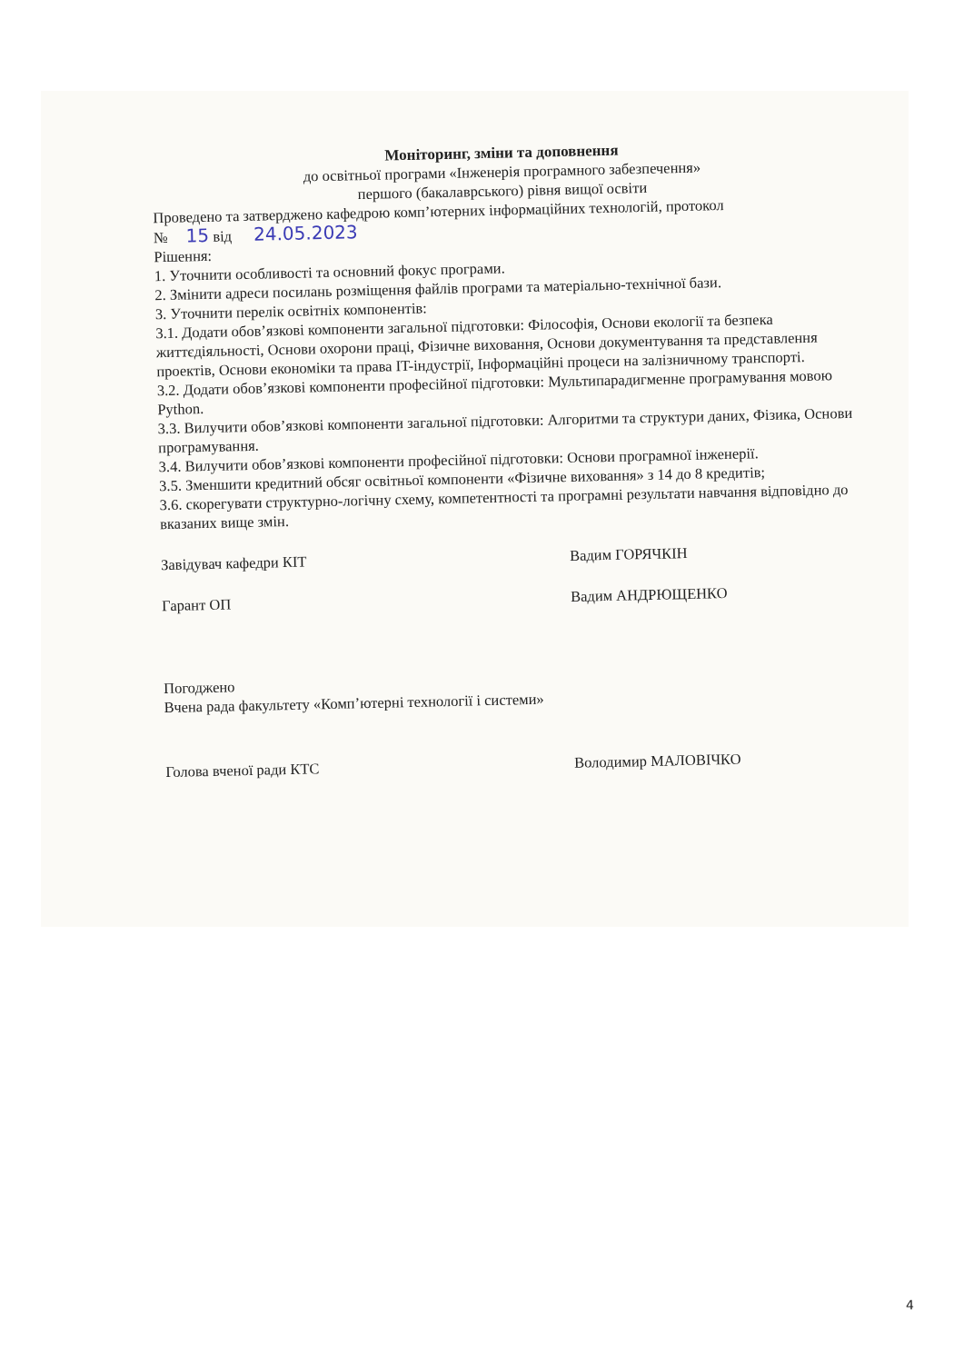Моніторинг, зміни та доповнення
до освітньої програми «Інженерія програмного забезпечення»
першого (бакалаврського) рівня вищої освіти
Проведено та затверджено кафедрою комп’ютерних інформаційних технологій, протокол
№ 15 від 24.05.2023
Рішення:
1. Уточнити особливості та основний фокус програми.
2. Змінити адреси посилань розміщення файлів програми та матеріально-технічної бази.
3. Уточнити перелік освітніх компонентів:
3.1. Додати обов’язкові компоненти загальної підготовки: Філософія, Основи екології та безпека життєдіяльності, Основи охорони праці, Фізичне виховання, Основи документування та представлення проектів, Основи економіки та права IT-індустрії, Інформаційні процеси на залізничному транспорті.
3.2. Додати обов’язкові компоненти професійної підготовки: Мультипарадигменне програмування мовою Python.
3.3. Вилучити обов’язкові компоненти загальної підготовки: Алгоритми та структури даних, Фізика, Основи програмування.
3.4. Вилучити обов’язкові компоненти професійної підготовки: Основи програмної інженерії.
3.5. Зменшити кредитний обсяг освітньої компоненти «Фізичне виховання» з 14 до 8 кредитів;
3.6. скорегувати структурно-логічну схему, компетентності та програмні результати навчання відповідно до вказаних вище змін.
Завідувач кафедри КІТ
Вадим ГОРЯЧКІН
Гарант ОП
Вадим АНДРЮЩЕНКО
Погоджено
Вчена рада факультету «Комп’ютерні технології і системи»
Голова вченої ради КТС
Володимир МАЛОВІЧКО
4